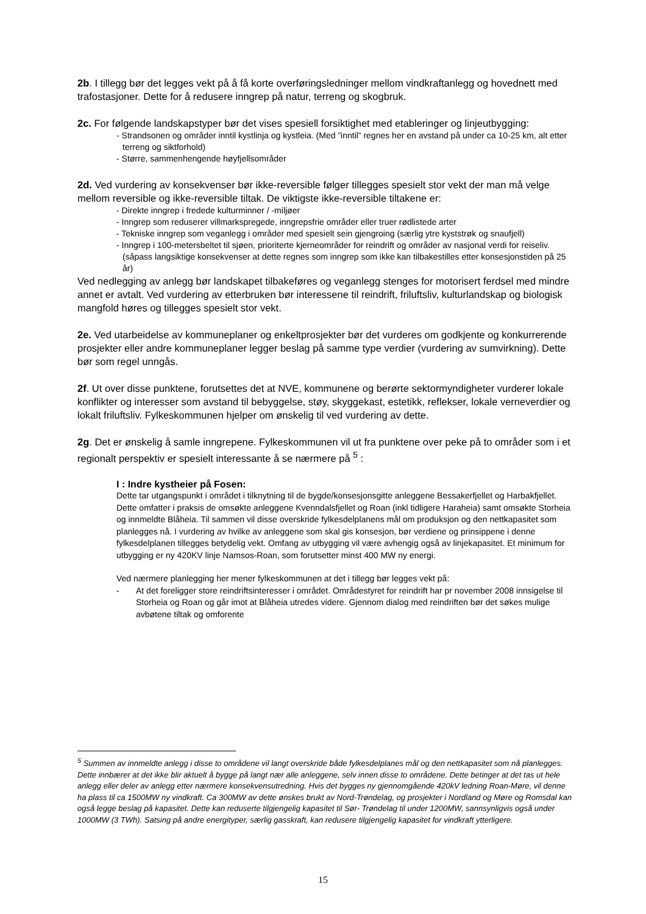2b. I tillegg bør det legges vekt på å få korte overføringsledninger mellom vindkraftanlegg og hovednett med trafostasjoner. Dette for å redusere inngrep på natur, terreng og skogbruk.
2c. For følgende landskapstyper bør det vises spesiell forsiktighet med etableringer og linjeutbygging:
- Strandsonen og områder inntil kystlinja og kystleia. (Med ”inntil” regnes her en avstand på under ca 10-25 km, alt etter terreng og siktforhold)
- Større, sammenhengende høyfjellsområder
2d. Ved vurdering av konsekvenser bør ikke-reversible følger tillegges spesielt stor vekt der man må velge mellom reversible og ikke-reversible tiltak. De viktigste ikke-reversible tiltakene er:
- Direkte inngrep i fredede kulturminner / -miljøer
- Inngrep som reduserer villmarkspregede, inngrepsfrie områder eller truer rødlistede arter
- Tekniske inngrep som veganlegg i områder med spesielt sein gjengroing (særlig ytre kyststrøk og snaufjell)
- Inngrep i 100-metersbeltet til sjøen, prioriterte kjerneområder for reindrift og områder av nasjonal verdi for reiseliv. (såpass langsiktige konsekvenser at dette regnes som inngrep som ikke kan tilbakestilles etter konsesjonstiden på 25 år)
Ved nedlegging av anlegg bør landskapet tilbakeføres og veganlegg stenges for motorisert ferdsel med mindre annet er avtalt. Ved vurdering av etterbruken bør interessene til reindrift, friluftsliv, kulturlandskap og biologisk mangfold høres og tillegges spesielt stor vekt.
2e. Ved utarbeidelse av kommuneplaner og enkeltprosjekter bør det vurderes om godkjente og konkurrerende prosjekter eller andre kommuneplaner legger beslag på samme type verdier (vurdering av sumvirkning). Dette bør som regel unngås.
2f. Ut over disse punktene, forutsettes det at NVE, kommunene og berørte sektormyndigheter vurderer lokale konflikter og interesser som avstand til bebyggelse, støy, skyggekast, estetikk, reflekser, lokale verneverdier og lokalt friluftsliv. Fylkeskommunen hjelper om ønskelig til ved vurdering av dette.
2g. Det er ønskelig å samle inngrepene. Fylkeskommunen vil ut fra punktene over peke på to områder som i et regionalt perspektiv er spesielt interessante å se nærmere på <sup>5</sup> :
I : Indre kystheier på Fosen:
Dette tar utgangspunkt i området i tilknytning til de bygde/konsesjonsgitte anleggene Bessakerfjellet og Harbakfjellet. Dette omfatter i praksis de omsøkte anleggene Kvenndalsfjellet og Roan (inkl tidligere Haraheia) samt omsøkte Storheia og innmeldte Blåheia. Til sammen vil disse overskride fylkesdelplanens mål om produksjon og den nettkapasitet som planlegges nå. I vurdering av hvilke av anleggene som skal gis konsesjon, bør verdiene og prinsippene i denne fylkesdelplanen tillegges betydelig vekt. Omfang av utbygging vil være avhengig også av linjekapasitet. Et minimum for utbygging er ny 420KV linje Namsos-Roan, som forutsetter minst 400 MW ny energi.
Ved nærmere planlegging her mener fylkeskommunen at det i tillegg bør legges vekt på:
- At det foreligger store reindriftsinteresser i området. Områdestyret for reindrift har pr november 2008 innsigelse til Storheia og Roan og går imot at Blåheia utredes videre. Gjennom dialog med reindriften bør det søkes mulige avbøtene tiltak og omforente
<sup>5</sup> Summen av innmeldte anlegg i disse to områdene vil langt overskride både fylkesdelplanes mål og den nettkapasitet som nå planlegges. Dette innbærer at det ikke blir aktuelt å bygge på langt nær alle anleggene, selv innen disse to områdene. Dette betinger at det tas ut hele anlegg eller deler av anlegg etter nærmere konsekvensutredning. Hvis det bygges ny gjennomgående 420kV ledning Roan-Møre, vil denne ha plass til ca 1500MW ny vindkraft. Ca 300MW av dette ønskes brukt av Nord-Trøndelag, og prosjekter i Nordland og Møre og Romsdal kan også legge beslag på kapasitet. Dette kan reduserte tilgjengelig kapasitet til Sør- Trøndelag til under 1200MW, sannsynligvis også under 1000MW (3 TWh). Satsing på andre energityper, særlig gasskraft, kan redusere tilgjengelig kapasitet for vindkraft ytterligere.
15